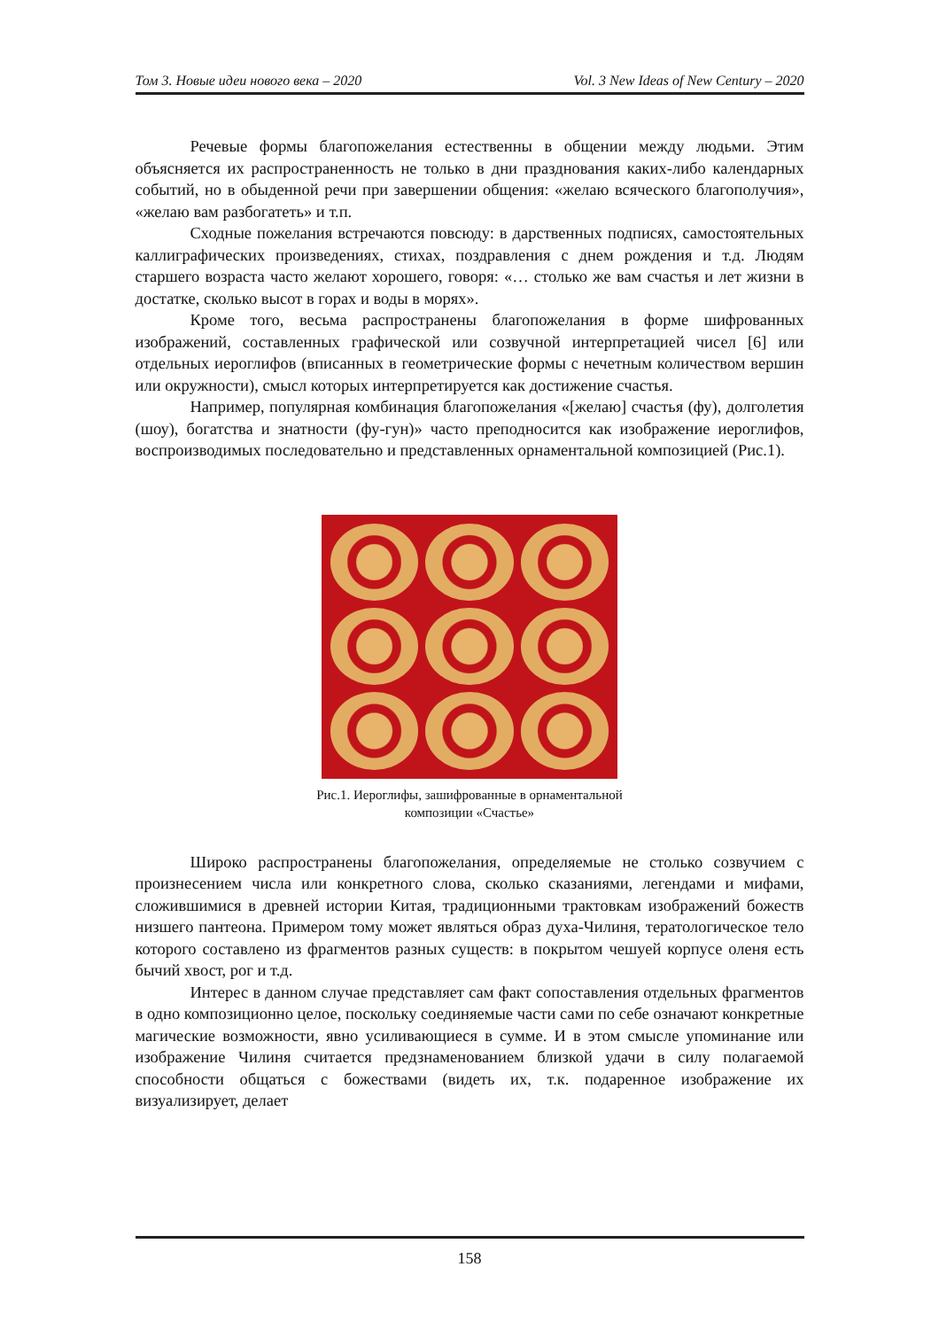Том 3. Новые идеи нового века – 2020 Vol. 3 New Ideas of New Century – 2020
Речевые формы благопожелания естественны в общении между людьми. Этим объясняется их распространенность не только в дни празднования каких-либо календарных событий, но в обыденной речи при завершении общения: «желаю всяческого благополучия», «желаю вам разбогатеть» и т.п.
Сходные пожелания встречаются повсюду: в дарственных подписях, самостоятельных каллиграфических произведениях, стихах, поздравления с днем рождения и т.д. Людям старшего возраста часто желают хорошего, говоря: «… столько же вам счастья и лет жизни в достатке, сколько высот в горах и воды в морях».
Кроме того, весьма распространены благопожелания в форме шифрованных изображений, составленных графической или созвучной интерпретацией чисел [6] или отдельных иероглифов (вписанных в геометрические формы с нечетным количеством вершин или окружности), смысл которых интерпретируется как достижение счастья.
Например, популярная комбинация благопожелания «[желаю] счастья (фу), долголетия (шоу), богатства и знатности (фу-гун)» часто преподносится как изображение иероглифов, воспроизводимых последовательно и представленных орнаментальной композицией (Рис.1).
Рис.1. Иероглифы, зашифрованные в орнаментальной
композиции «Счастье»
Широко распространены благопожелания, определяемые не столько созвучием с произнесением числа или конкретного слова, сколько сказаниями, легендами и мифами, сложившимися в древней истории Китая, традиционными трактовкам изображений божеств низшего пантеона. Примером тому может являться образ духа-Чилиня, тератологическое тело которого составлено из фрагментов разных существ: в покрытом чешуей корпусе оленя есть бычий хвост, рог и т.д.
Интерес в данном случае представляет сам факт сопоставления отдельных фрагментов в одно композиционно целое, поскольку соединяемые части сами по себе означают конкретные магические возможности, явно усиливающиеся в сумме. И в этом смысле упоминание или изображение Чилиня считается предзнаменованием близкой удачи в силу полагаемой способности общаться с божествами (видеть их, т.к. подаренное изображение их визуализирует, делает
158